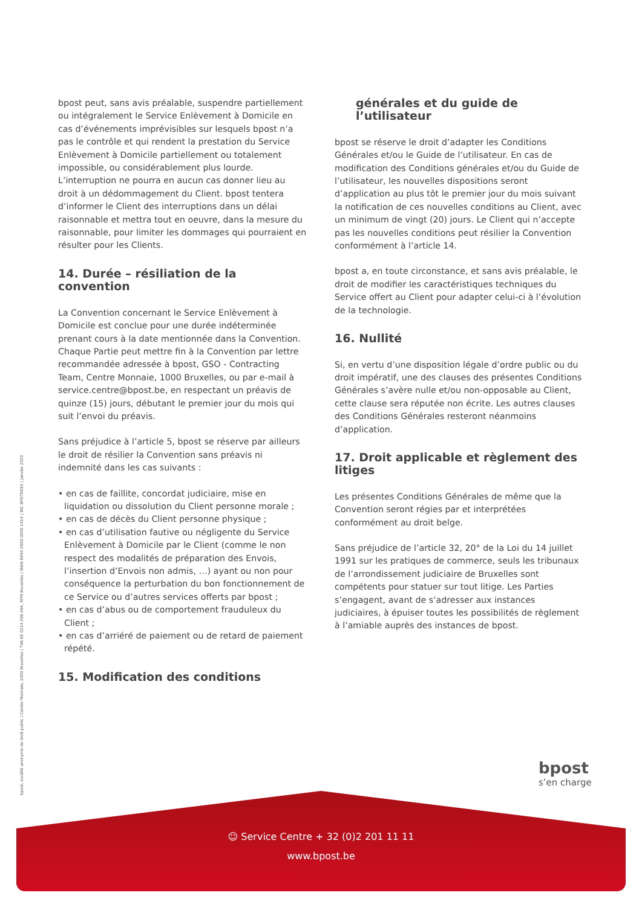bpost, société anonyme de droit public | Centre Monnaie, 1000 Bruxelles | TVA BE 0214.596.464, RPM Bruxelles | IBAN BE94 0000 0000 1414 | BIC BPOTBEB1 | Janvier 2020
bpost peut, sans avis préalable, suspendre partiellement ou intégralement le Service Enlèvement à Domicile en cas d’événements imprévisibles sur lesquels bpost n’a pas le contrôle et qui rendent la prestation du Service Enlèvement à Domicile partiellement ou totalement impossible, ou considérablement plus lourde. L’interruption ne pourra en aucun cas donner lieu au droit à un dédommagement du Client. bpost tentera d’informer le Client des interruptions dans un délai raisonnable et mettra tout en oeuvre, dans la mesure du raisonnable, pour limiter les dommages qui pourraient en résulter pour les Clients.
14. Durée – résiliation de la convention
La Convention concernant le Service Enlèvement à Domicile est conclue pour une durée indéterminée prenant cours à la date mentionnée dans la Convention. Chaque Partie peut mettre fin à la Convention par lettre recommandée adressée à bpost, GSO - Contracting Team, Centre Monnaie, 1000 Bruxelles, ou par e-mail à service.centre@bpost.be, en respectant un préavis de quinze (15) jours, débutant le premier jour du mois qui suit l’envoi du préavis.
Sans préjudice à l’article 5, bpost se réserve par ailleurs le droit de résilier la Convention sans préavis ni indemnité dans les cas suivants :
• en cas de faillite, concordat judiciaire, mise en liquidation ou dissolution du Client personne morale ;
• en cas de décès du Client personne physique ;
• en cas d’utilisation fautive ou négligente du Service Enlèvement à Domicile par le Client (comme le non respect des modalités de préparation des Envois, l’insertion d’Envois non admis, …) ayant ou non pour conséquence la perturbation du bon fonctionnement de ce Service ou d’autres services offerts par bpost ;
• en cas d’abus ou de comportement frauduleux du Client ;
• en cas d’arriéré de paiement ou de retard de paiement répété.
15. Modification des conditions
générales et du guide de l’utilisateur
bpost se réserve le droit d’adapter les Conditions Générales et/ou le Guide de l’utilisateur. En cas de modification des Conditions générales et/ou du Guide de l’utilisateur, les nouvelles dispositions seront d’application au plus tôt le premier jour du mois suivant la notification de ces nouvelles conditions au Client, avec un minimum de vingt (20) jours. Le Client qui n’accepte pas les nouvelles conditions peut résilier la Convention conformément à l’article 14.
bpost a, en toute circonstance, et sans avis préalable, le droit de modifier les caractéristiques techniques du Service offert au Client pour adapter celui-ci à l’évolution de la technologie.
16. Nullité
Si, en vertu d’une disposition légale d’ordre public ou du droit impératif, une des clauses des présentes Conditions Générales s’avère nulle et/ou non-opposable au Client, cette clause sera réputée non écrite. Les autres clauses des Conditions Générales resteront néanmoins d’application.
17. Droit applicable et règlement des litiges
Les présentes Conditions Générales de même que la Convention seront régies par et interprétées conformément au droit belge.
Sans préjudice de l’article 32, 20° de la Loi du 14 juillet 1991 sur les pratiques de commerce, seuls les tribunaux de l’arrondissement judiciaire de Bruxelles sont compétents pour statuer sur tout litige. Les Parties s’engagent, avant de s’adresser aux instances judiciaires, à épuiser toutes les possibilités de règlement à l’amiable auprès des instances de bpost.
bpost
s’en charge
☺ Service Centre + 32 (0)2 201 11 11
www.bpost.be